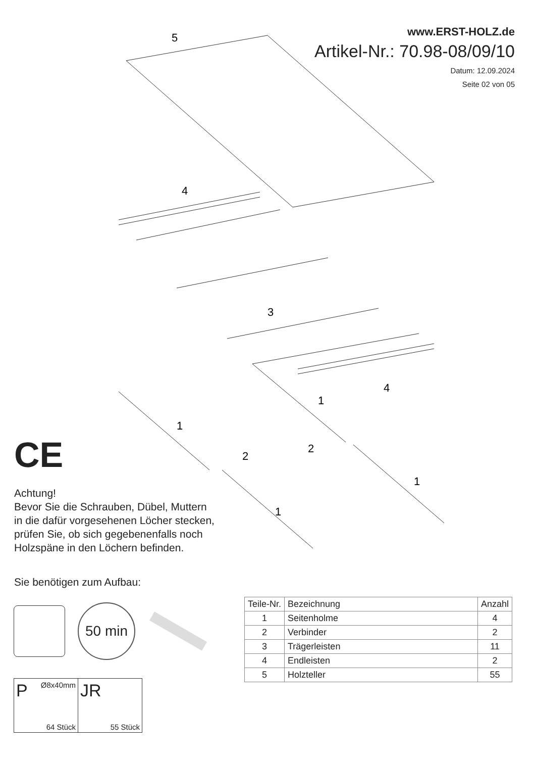www.ERST-HOLZ.de
Artikel-Nr.: 70.98-08/09/10
Datum: 12.09.2024
Seite 02 von 05
5
4
4
3
1
1
2
2
1
1
CE
Achtung!
Bevor Sie die Schrauben, Dübel, Muttern
in die dafür vorgesehenen Löcher stecken,
prüfen Sie, ob sich gegebenenfalls noch
Holzspäne in den Löchern befinden.
Sie benötigen zum Aufbau:
50 min
P Ø8x40mm
64 Stück
JR
55 Stück
| Teile-Nr. | Bezeichnung | Anzahl |
| --- | --- | --- |
| 1 | Seitenholme | 4 |
| 2 | Verbinder | 2 |
| 3 | Trägerleisten | 11 |
| 4 | Endleisten | 2 |
| 5 | Holzteller | 55 |